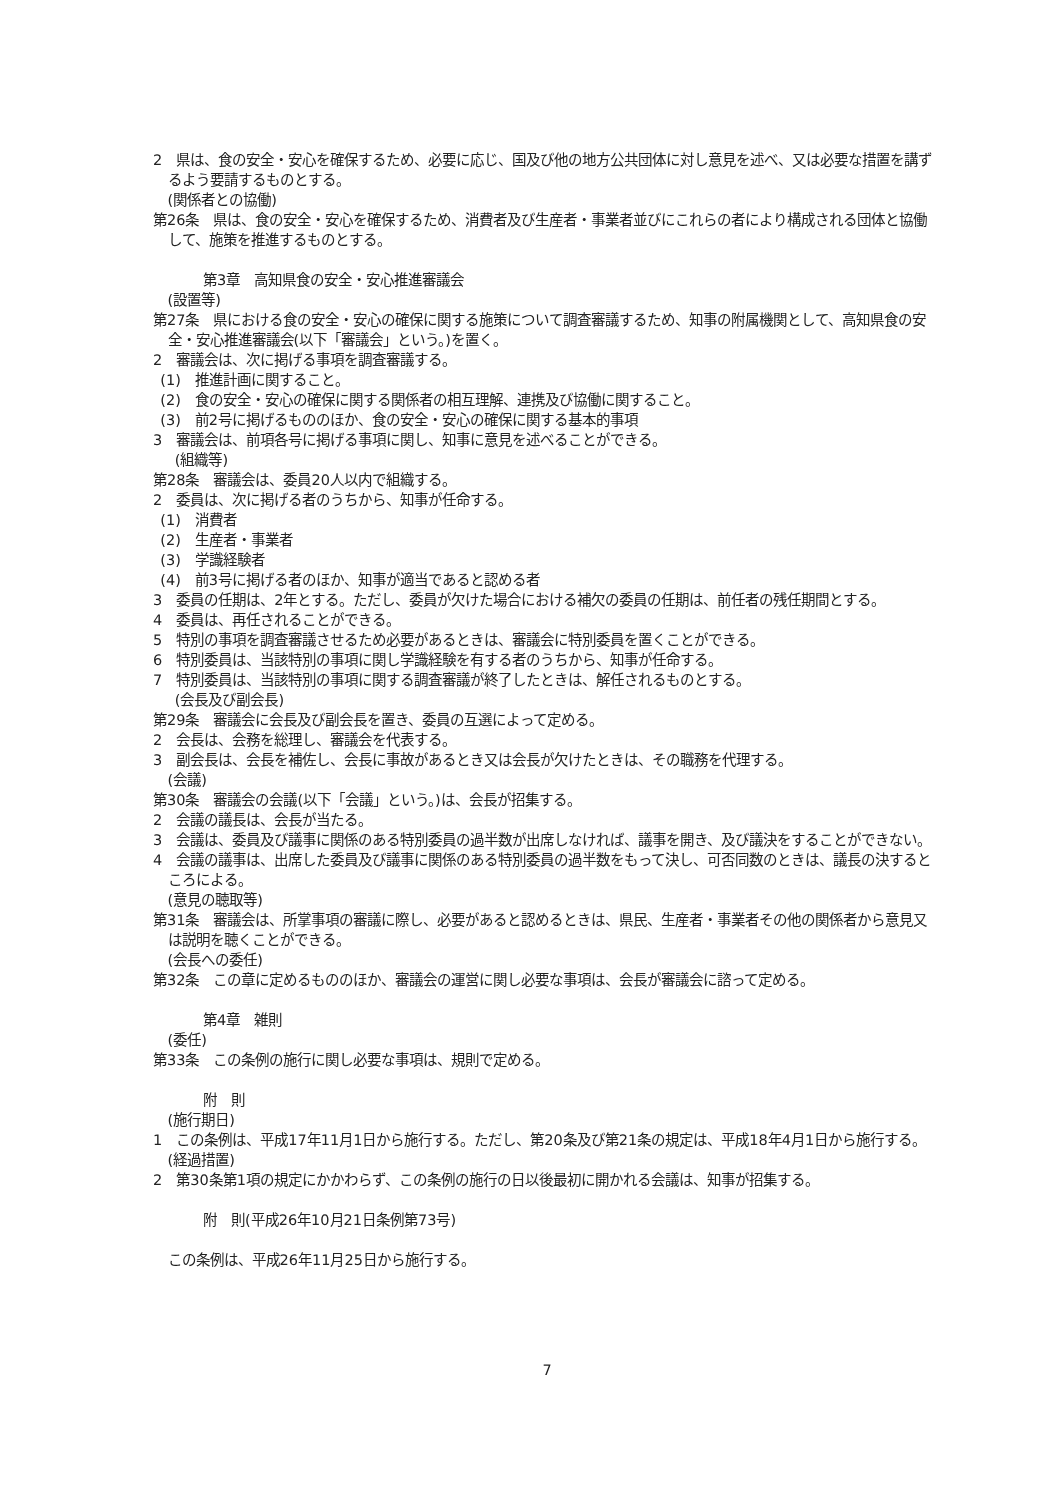2　県は、食の安全・安心を確保するため、必要に応じ、国及び他の地方公共団体に対し意見を述べ、又は必要な措置を講ずるよう要請するものとする。
(関係者との協働)
第26条　県は、食の安全・安心を確保するため、消費者及び生産者・事業者並びにこれらの者により構成される団体と協働して、施策を推進するものとする。
第3章　高知県食の安全・安心推進審議会
(設置等)
第27条　県における食の安全・安心の確保に関する施策について調査審議するため、知事の附属機関として、高知県食の安全・安心推進審議会(以下「審議会」という。)を置く。
2　審議会は、次に掲げる事項を調査審議する。
(1)　推進計画に関すること。
(2)　食の安全・安心の確保に関する関係者の相互理解、連携及び協働に関すること。
(3)　前2号に掲げるもののほか、食の安全・安心の確保に関する基本的事項
3　審議会は、前項各号に掲げる事項に関し、知事に意見を述べることができる。
(組織等)
第28条　審議会は、委員20人以内で組織する。
2　委員は、次に掲げる者のうちから、知事が任命する。
(1)　消費者
(2)　生産者・事業者
(3)　学識経験者
(4)　前3号に掲げる者のほか、知事が適当であると認める者
3　委員の任期は、2年とする。ただし、委員が欠けた場合における補欠の委員の任期は、前任者の残任期間とする。
4　委員は、再任されることができる。
5　特別の事項を調査審議させるため必要があるときは、審議会に特別委員を置くことができる。
6　特別委員は、当該特別の事項に関し学識経験を有する者のうちから、知事が任命する。
7　特別委員は、当該特別の事項に関する調査審議が終了したときは、解任されるものとする。
(会長及び副会長)
第29条　審議会に会長及び副会長を置き、委員の互選によって定める。
2　会長は、会務を総理し、審議会を代表する。
3　副会長は、会長を補佐し、会長に事故があるとき又は会長が欠けたときは、その職務を代理する。
(会議)
第30条　審議会の会議(以下「会議」という。)は、会長が招集する。
2　会議の議長は、会長が当たる。
3　会議は、委員及び議事に関係のある特別委員の過半数が出席しなければ、議事を開き、及び議決をすることができない。
4　会議の議事は、出席した委員及び議事に関係のある特別委員の過半数をもって決し、可否同数のときは、議長の決するところによる。
(意見の聴取等)
第31条　審議会は、所掌事項の審議に際し、必要があると認めるときは、県民、生産者・事業者その他の関係者から意見又は説明を聴くことができる。
(会長への委任)
第32条　この章に定めるもののほか、審議会の運営に関し必要な事項は、会長が審議会に諮って定める。
第4章　雑則
(委任)
第33条　この条例の施行に関し必要な事項は、規則で定める。
附　則
(施行期日)
1　この条例は、平成17年11月1日から施行する。ただし、第20条及び第21条の規定は、平成18年4月1日から施行する。
(経過措置)
2　第30条第1項の規定にかかわらず、この条例の施行の日以後最初に開かれる会議は、知事が招集する。
附　則(平成26年10月21日条例第73号)
この条例は、平成26年11月25日から施行する。
7